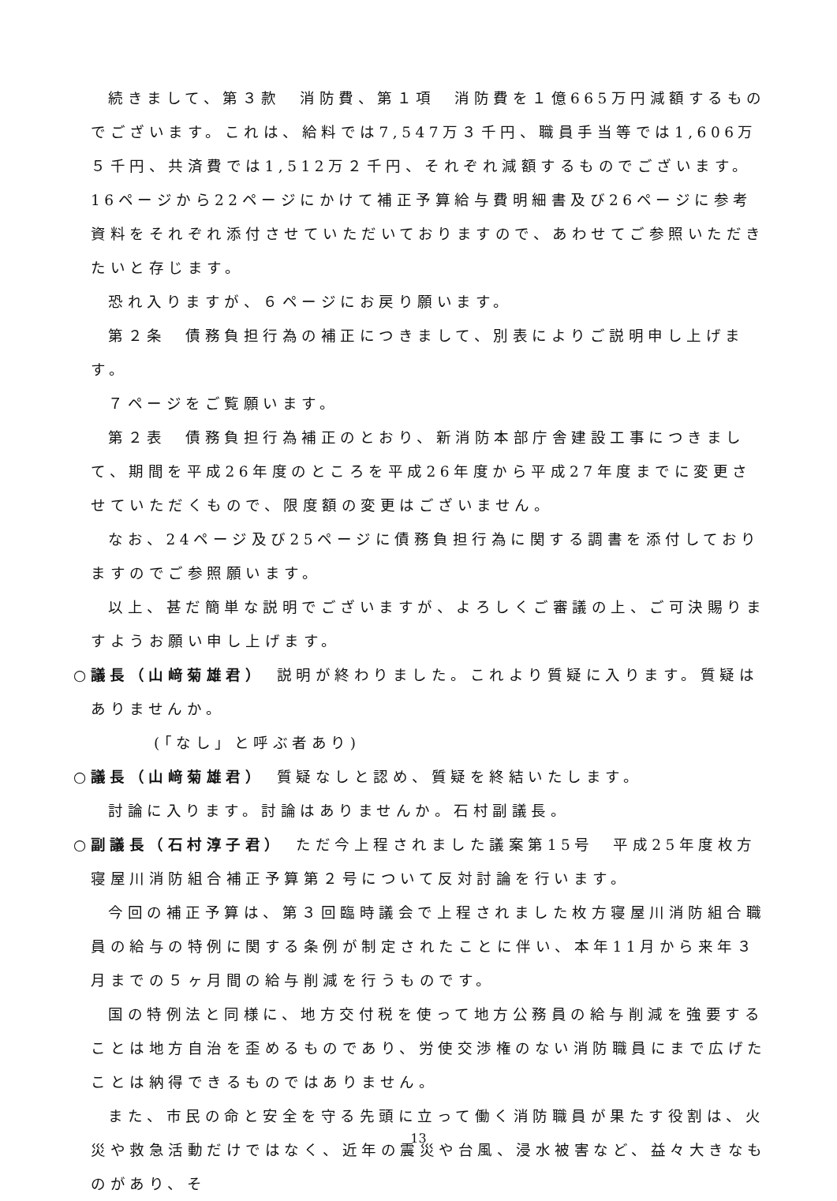続きまして、第３款　消防費、第１項　消防費を１億665万円減額するものでございます。これは、給料では7,547万３千円、職員手当等では1,606万５千円、共済費では1,512万２千円、それぞれ減額するものでございます。16ページから22ページにかけて補正予算給与費明細書及び26ページに参考資料をそれぞれ添付させていただいておりますので、あわせてご参照いただきたいと存じます。
恐れ入りますが、６ページにお戻り願います。
第２条　債務負担行為の補正につきまして、別表によりご説明申し上げます。
７ページをご覧願います。
第２表　債務負担行為補正のとおり、新消防本部庁舎建設工事につきまして、期間を平成26年度のところを平成26年度から平成27年度までに変更させていただくもので、限度額の変更はございません。
なお、24ページ及び25ページに債務負担行為に関する調書を添付しておりますのでご参照願います。
以上、甚だ簡単な説明でございますが、よろしくご審議の上、ご可決賜りますようお願い申し上げます。
○議長（山﨑菊雄君）　説明が終わりました。これより質疑に入ります。質疑はありませんか。
(「なし」と呼ぶ者あり)
○議長（山﨑菊雄君）　質疑なしと認め、質疑を終結いたします。
討論に入ります。討論はありませんか。石村副議長。
○副議長（石村淳子君）　ただ今上程されました議案第15号　平成25年度枚方寝屋川消防組合補正予算第２号について反対討論を行います。
今回の補正予算は、第３回臨時議会で上程されました枚方寝屋川消防組合職員の給与の特例に関する条例が制定されたことに伴い、本年11月から来年３月までの５ヶ月間の給与削減を行うものです。
国の特例法と同様に、地方交付税を使って地方公務員の給与削減を強要することは地方自治を歪めるものであり、労使交渉権のない消防職員にまで広げたことは納得できるものではありません。
また、市民の命と安全を守る先頭に立って働く消防職員が果たす役割は、火災や救急活動だけではなく、近年の震災や台風、浸水被害など、益々大きなものがあり、そ
13